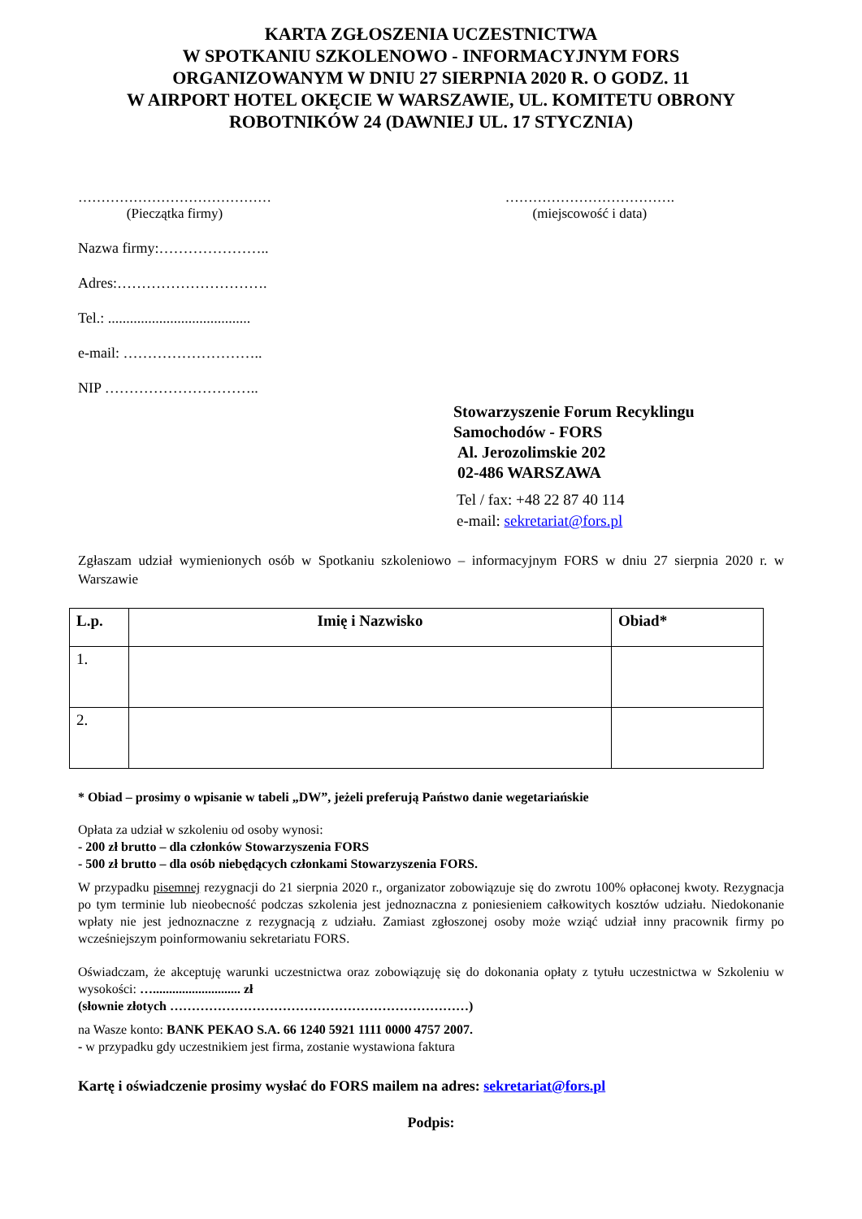KARTA ZGŁOSZENIA UCZESTNICTWA
W SPOTKANIU SZKOLENOWO - INFORMACYJNYM FORS
ORGANIZOWANYM W DNIU 27 SIERPNIA 2020 R. O GODZ. 11
W AIRPORT HOTEL OKĘCIE W WARSZAWIE, UL. KOMITETU OBRONY
ROBOTNIKÓW 24 (DAWNIEJ UL. 17 STYCZNIA)
……………………………………
(Pieczątka firmy)
……………………………….
(miejscowość i data)
Nazwa firmy:…………………..
Adres:………………………….
Tel.: .......................................
e-mail: ………………………..
NIP …………………………..
Stowarzyszenie Forum Recyklingu
Samochodów - FORS
Al. Jerozolimskie 202
02-486 WARSZAWA
Tel / fax: +48 22 87 40 114
e-mail: sekretariat@fors.pl
Zgłaszam udział wymienionych osób w Spotkaniu szkoleniowo – informacyjnym FORS w dniu 27 sierpnia 2020 r. w Warszawie
| L.p. | Imię i Nazwisko | Obiad* |
| --- | --- | --- |
| 1. | | |
| 2. | | |
* Obiad – prosimy o wpisanie w tabeli „DW”, jeżeli preferują Państwo danie wegetariańskie
Opłata za udział w szkoleniu od osoby wynosi:
- 200 zł brutto – dla członków Stowarzyszenia FORS
- 500 zł brutto – dla osób niebędących członkami Stowarzyszenia FORS.
W przypadku pisemnej rezygnacji do 21 sierpnia 2020 r., organizator zobowiązuje się do zwrotu 100% opłaconej kwoty. Rezygnacja po tym terminie lub nieobecność podczas szkolenia jest jednoznaczna z poniesieniem całkowitych kosztów udziału. Niedokonanie wpłaty nie jest jednoznaczne z rezygnacją z udziału. Zamiast zgłoszonej osoby może wziąć udział inny pracownik firmy po wcześniejszym poinformowaniu sekretariatu FORS.
Oświadczam, że akceptuję warunki uczestnictwa oraz zobowiązuję się do dokonania opłaty z tytułu uczestnictwa w Szkoleniu w wysokości: …........................... zł
(słownie złotych ……………………………………………………………)
na Wasze konto: BANK PEKAO S.A. 66 1240 5921 1111 0000 4757 2007.
- w przypadku gdy uczestnikiem jest firma, zostanie wystawiona faktura
Kartę i oświadczenie prosimy wysłać do FORS mailem na adres: sekretariat@fors.pl
Podpis: